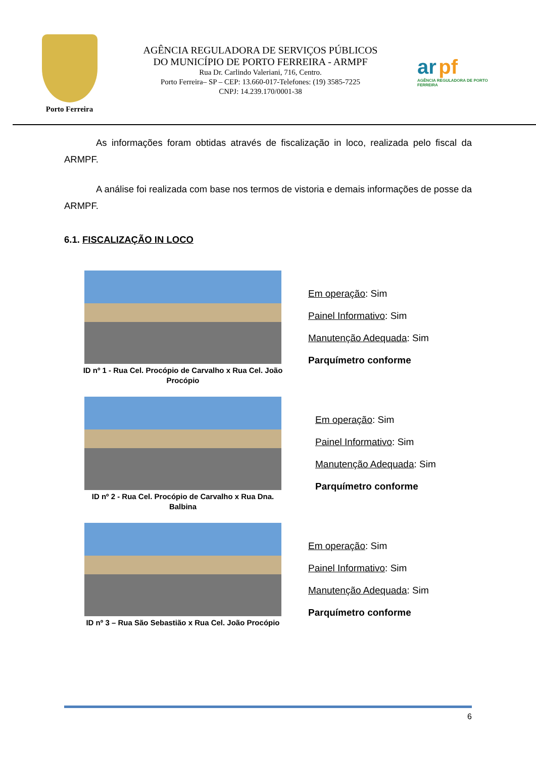Porto Ferreira
AGÊNCIA REGULADORA DE SERVIÇOS PÚBLICOS
DO MUNICÍPIO DE PORTO FERREIRA - ARMPF
Rua Dr. Carlindo Valeriani, 716, Centro.
Porto Ferreira– SP – CEP: 13.660-017-Telefones: (19) 3585-7225
CNPJ: 14.239.170/0001-38
ar pf
AGÊNCIA REGULADORA DE PORTO FERREIRA
As informações foram obtidas através de fiscalização in loco, realizada pelo fiscal da ARMPF.
A análise foi realizada com base nos termos de vistoria e demais informações de posse da ARMPF.
6.1. FISCALIZAÇÃO IN LOCO
ID nº 1 - Rua Cel. Procópio de Carvalho x Rua Cel. João Procópio
Em operação: Sim
Painel Informativo: Sim
Manutenção Adequada: Sim
Parquímetro conforme
ID nº 2 - Rua Cel. Procópio de Carvalho x Rua Dna. Balbina
Em operação: Sim
Painel Informativo: Sim
Manutenção Adequada: Sim
Parquímetro conforme
ID nº 3 – Rua São Sebastião x Rua Cel. João Procópio
Em operação: Sim
Painel Informativo: Sim
Manutenção Adequada: Sim
Parquímetro conforme
6